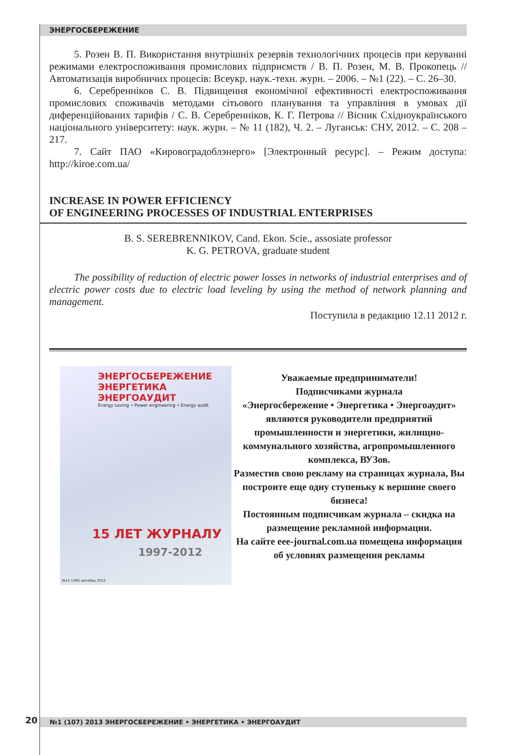ЭНЕРГОСБЕРЕЖЕНИЕ
5. Розен В. П. Використання внутрішніх резервів технологічних процесів при керуванні режимами електроспоживання промислових підприємств / В. П. Розен, М. В. Прокопець // Автоматизація виробничих процесів: Всеукр. наук.-техн. журн. – 2006. – №1 (22). – С. 26–30.
6. Серебренніков С. В. Підвищення економічної ефективності електроспоживання промислових споживачів методами сітьового планування та управління в умовах дії диференційованих тарифів / С. В. Серебренніков, К. Г. Петрова // Вісник Східноукраїнського національного університету: наук. журн. – № 11 (182), Ч. 2. – Луганськ: СНУ, 2012. – С. 208 – 217.
7. Сайт ПАО «Кировоградоблэнерго» [Электронный ресурс]. – Режим доступа: http://kiroe.com.ua/
INCREASE IN POWER EFFICIENCY
OF ENGINEERING PROCESSES OF INDUSTRIAL ENTERPRISES
B. S. SEREBRENNIKOV, Cand. Ekon. Scie., assosiate professor
K. G. PETROVA, graduate student
The possibility of reduction of electric power losses in networks of industrial enterprises and of electric power costs due to electric load leveling by using the method of network planning and management.
Поступила в редакцию 12.11 2012 г.
ЭНЕРГОСБЕРЕЖЕНИЕ
ЭНЕРГЕТИКА
ЭНЕРГОАУДИТ
Energy saving • Power engineering • Energy audit
15 ЛЕТ ЖУРНАЛУ
1997-2012
№12 (106) декабрь 2012
Уважаемые предприниматели!
Подписчиками журнала
«Энергосбережение • Энергетика • Энергоаудит»
являются руководители предприятий промышленности и энергетики, жилищно-коммунального хозяйства, агропромышленного комплекса, ВУЗов.
Разместив свою рекламу на страницах журнала, Вы построите еще одну ступеньку к вершине своего бизнеса!
Постоянным подписчикам журнала – скидка на размещение рекламной информации.
На сайте eee-journal.com.ua помещена информация об условиях размещения рекламы
20 №1 (107) 2013 ЭНЕРГОСБЕРЕЖЕНИЕ • ЭНЕРГЕТИКА • ЭНЕРГОАУДИТ